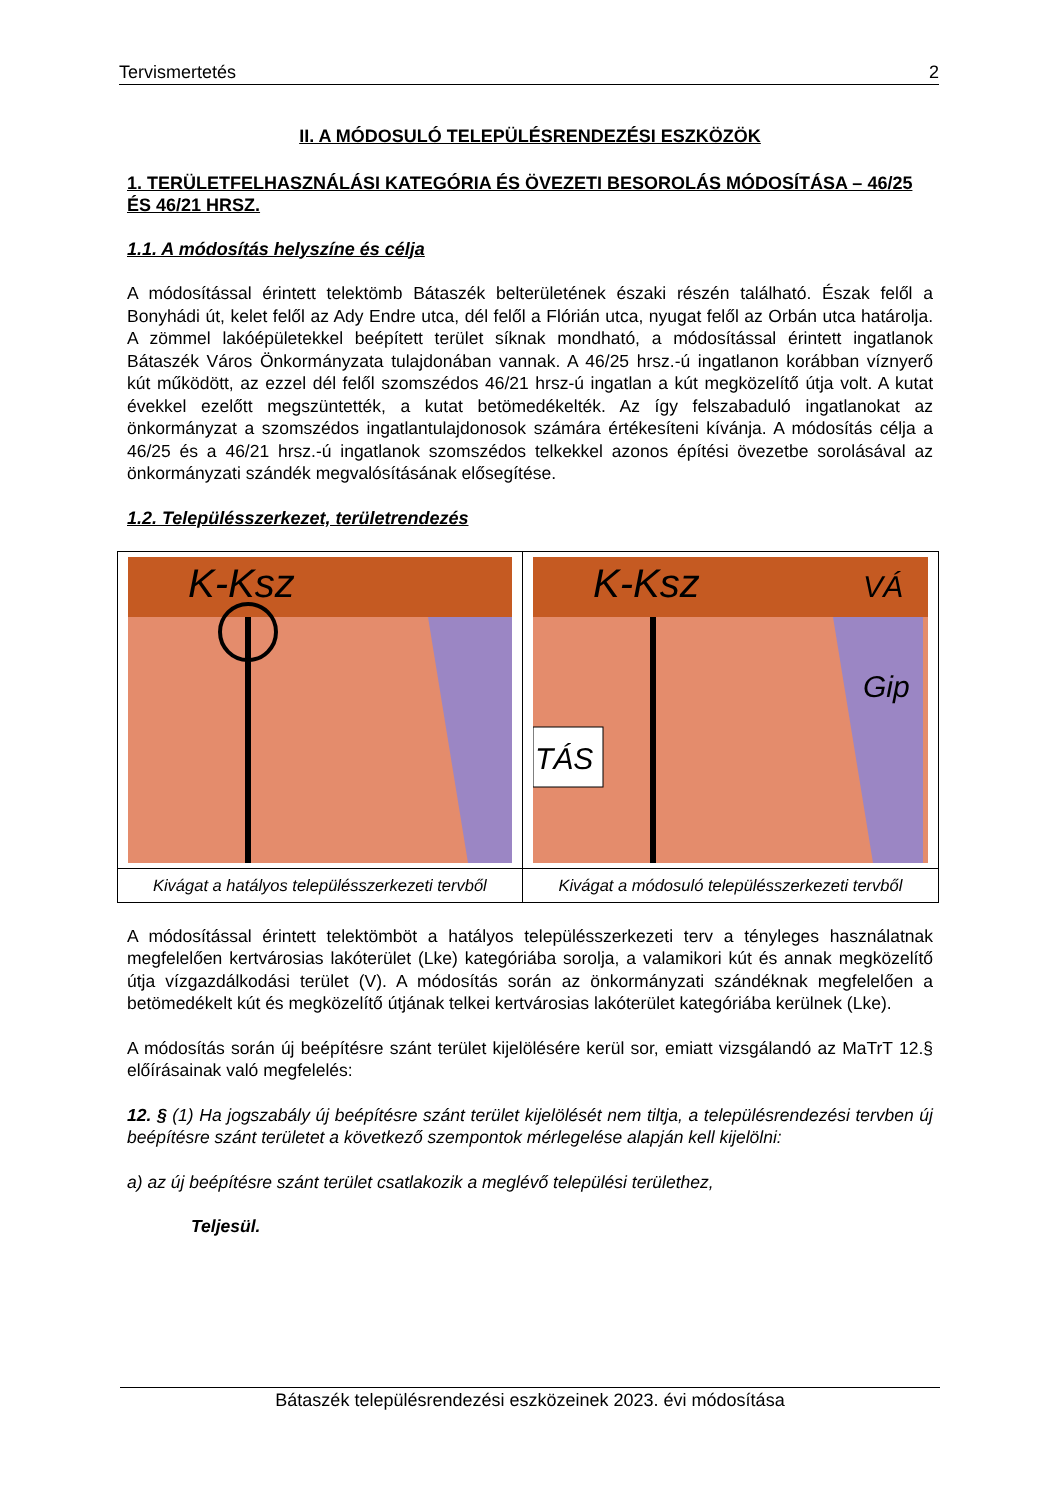Tervismertetés 2
II. A MÓDOSULÓ TELEPÜLÉSRENDEZÉSI ESZKÖZÖK
1. TERÜLETFELHASZNÁLÁSI KATEGÓRIA ÉS ÖVEZETI BESOROLÁS MÓDOSÍTÁSA – 46/25 ÉS 46/21 HRSZ.
1.1. A módosítás helyszíne és célja
A módosítással érintett telektömb Bátaszék belterületének északi részén található. Észak felől a Bonyhádi út, kelet felől az Ady Endre utca, dél felől a Flórián utca, nyugat felől az Orbán utca határolja. A zömmel lakóépületekkel beépített terület síknak mondható, a módosítással érintett ingatlanok Bátaszék Város Önkormányzata tulajdonában vannak. A 46/25 hrsz.-ú ingatlanon korábban víznyerő kút működött, az ezzel dél felől szomszédos 46/21 hrsz-ú ingatlan a kút megközelítő útja volt. A kutat évekkel ezelőtt megszüntették, a kutat betömedékelték. Az így felszabaduló ingatlanokat az önkormányzat a szomszédos ingatlantulajdonosok számára értékesíteni kívánja. A módosítás célja a 46/25 és a 46/21 hrsz.-ú ingatlanok szomszédos telkekkel azonos építési övezetbe sorolásával az önkormányzati szándék megvalósításának elősegítése.
1.2. Településszerkezet, területrendezés
| K-Ksz | K-Ksz VÁ TÁS Gip |
| Kivágat a hatályos településszerkezeti tervből | Kivágat a módosuló településszerkezeti tervből |
A módosítással érintett telektömböt a hatályos településszerkezeti terv a tényleges használatnak megfelelően kertvárosias lakóterület (Lke) kategóriába sorolja, a valamikori kút és annak megközelítő útja vízgazdálkodási terület (V). A módosítás során az önkormányzati szándéknak megfelelően a betömedékelt kút és megközelítő útjának telkei kertvárosias lakóterület kategóriába kerülnek (Lke).
A módosítás során új beépítésre szánt terület kijelölésére kerül sor, emiatt vizsgálandó az MaTrT 12.§ előírásainak való megfelelés:
12. § (1) Ha jogszabály új beépítésre szánt terület kijelölését nem tiltja, a településrendezési tervben új beépítésre szánt területet a következő szempontok mérlegelése alapján kell kijelölni:
a) az új beépítésre szánt terület csatlakozik a meglévő települési területhez,
Teljesül.
Bátaszék településrendezési eszközeinek 2023. évi módosítása